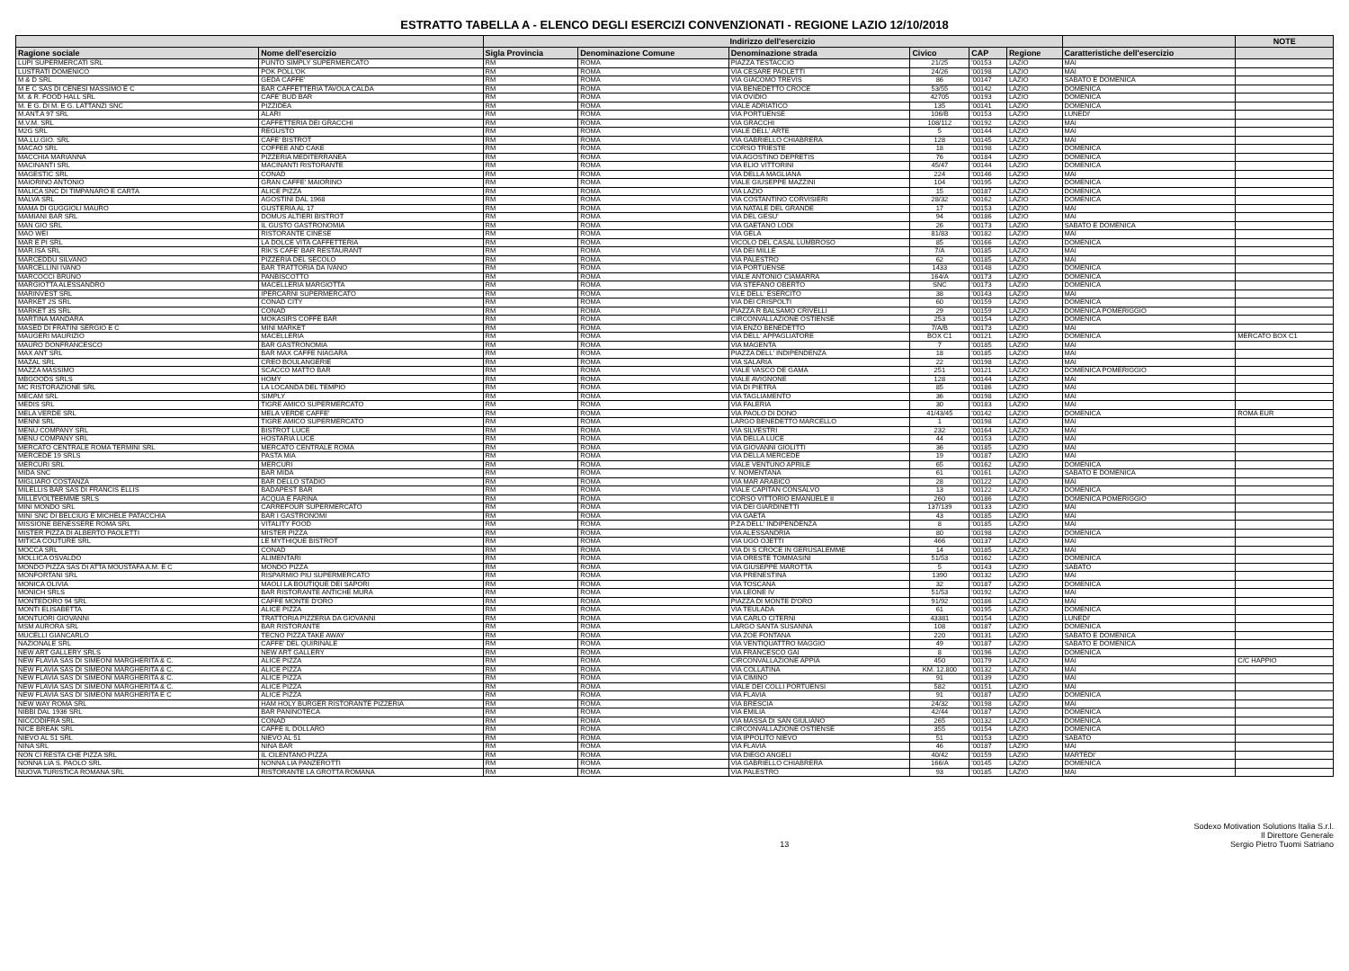ESTRATTO TABELLA A - ELENCO DEGLI ESERCIZI CONVENZIONATI - REGIONE LAZIO 12/10/2018
| | | Indirizzo dell'esercizio | | | | | | | NOTE |
| --- | --- | --- | --- | --- | --- | --- | --- | --- | --- |
| Ragione sociale | Nome dell'esercizio | Sigla Provincia | Denominazione Comune | Denominazione strada | Civico | CAP | Regione | Caratteristiche dell'esercizio | |
| LUPI SUPERMERCATI SRL | PUNTO SIMPLY SUPERMERCATO | RM | ROMA | PIAZZA TESTACCIO | 21/25 | '00153 | LAZIO | MAI | |
| LUSTRATI DOMENICO | POK POLL'OK | RM | ROMA | VIA CESARE PAOLETTI | 24/26 | '00198 | LAZIO | MAI | |
| M & D SRL | GEDA CAFFE' | RM | ROMA | VIA GIACOMO TREVIS | 86 | '00147 | LAZIO | SABATO E DOMENICA | |
| M E C SAS DI CENESI MASSIMO E C | BAR CAFFETTERIA TAVOLA CALDA | RM | ROMA | VIA BENEDETTO CROCE | 53/55 | '00142 | LAZIO | DOMENICA | |
| M. & R. FOOD HALL SRL | CAFE' BUD BAR | RM | ROMA | VIA OVIDIO | 42705 | '00193 | LAZIO | DOMENICA | |
| M. E G. DI M. E G. LATTANZI SNC | PIZZIDEA | RM | ROMA | VIALE ADRIATICO | 135 | '00141 | LAZIO | DOMENICA | |
| M.ANT.A 97 SRL | ALARI | RM | ROMA | VIA PORTUENSE | 106/B | '00153 | LAZIO | LUNEDI' | |
| M.V.M. SRL | CAFFETTERIA DEI GRACCHI | RM | ROMA | VIA GRACCHI | 108/112 | '00192 | LAZIO | MAI | |
| M2G SRL | REGUSTO | RM | ROMA | VIALE DELL' ARTE | 5 | '00144 | LAZIO | MAI | |
| MA.LU.GIO. SRL | CAFE' BISTROT | RM | ROMA | VIA GABRIELLO CHIABRERA | 128 | '00145 | LAZIO | MAI | |
| MACAO SRL | COFFEE AND CAKE | RM | ROMA | CORSO TRIESTE | 18 | '00198 | LAZIO | DOMENICA | |
| MACCHIA MARIANNA | PIZZERIA MEDITERRANEA | RM | ROMA | VIA AGOSTINO DEPRETIS | 76 | '00184 | LAZIO | DOMENICA | |
| MACINANTI SRL | MACINANTI RISTORANTE | RM | ROMA | VIA ELIO VITTORINI | 45/47 | '00144 | LAZIO | DOMENICA | |
| MAGESTIC SRL | CONAD | RM | ROMA | VIA DELLA MAGLIANA | 224 | '00146 | LAZIO | MAI | |
| MAIORINO ANTONIO | GRAN CAFFE' MAIORINO | RM | ROMA | VIALE GIUSEPPE MAZZINI | 104 | '00195 | LAZIO | DOMENICA | |
| MALICA SNC DI TIMPANARO E CARTA | ALICE PIZZA | RM | ROMA | VIA LAZIO | 15 | '00187 | LAZIO | DOMENICA | |
| MALVA SRL | AGOSTINI DAL 1968 | RM | ROMA | VIA COSTANTINO CORVISIERI | 28/32 | '00162 | LAZIO | DOMENICA | |
| MAMA DI GUGGIOLI MAURO | GUSTERIA AL 17 | RM | ROMA | VIA NATALE DEL GRANDE | 17 | '00153 | LAZIO | MAI | |
| MAMIANI BAR SRL | DOMUS ALTIERI BISTROT | RM | ROMA | VIA DEL GESU' | 94 | '00186 | LAZIO | MAI | |
| MAN GIO SRL | IL GUSTO GASTRONOMIA | RM | ROMA | VIA GAETANO LODI | 26 | '00173 | LAZIO | SABATO E DOMENICA | |
| MAO WEI | RISTORANTE CINESE | RM | ROMA | VIA GELA | 81/83 | '00182 | LAZIO | MAI | |
| MAR E PI SRL | LA DOLCE VITA CAFFETTERIA | RM | ROMA | VICOLO DEL CASAL LUMBROSO | 85 | '00166 | LAZIO | DOMENICA | |
| MAR.ISA SRL | RIK'S CAFE' BAR RESTAURANT | RM | ROMA | VIA DEI MILLE | 7/A | '00185 | LAZIO | MAI | |
| MARCEDDU SILVANO | PIZZERIA DEL SECOLO | RM | ROMA | VIA PALESTRO | 62 | '00185 | LAZIO | MAI | |
| MARCELLINI IVANO | BAR TRATTORIA DA IVANO | RM | ROMA | VIA PORTUENSE | 1433 | '00148 | LAZIO | DOMENICA | |
| MARCOCCI BRUNO | PANBISCOTTO | RM | ROMA | VIALE ANTONIO CIAMARRA | 164/A | '00173 | LAZIO | DOMENICA | |
| MARGIOTTA ALESSANDRO | MACELLERIA MARGIOTTA | RM | ROMA | VIA STEFANO OBERTO | SNC | '00173 | LAZIO | DOMENICA | |
| MARINVEST SRL | IPERCARNI SUPERMERCATO | RM | ROMA | V.LE DELL' ESERCITO | 38 | '00143 | LAZIO | MAI | |
| MARKET 2S SRL | CONAD CITY | RM | ROMA | VIA DEI CRISPOLTI | 60 | '00159 | LAZIO | DOMENICA | |
| MARKET 3S SRL | CONAD | RM | ROMA | PIAZZA R BALSAMO CRIVELLI | 29 | '00159 | LAZIO | DOMENICA POMERIGGIO | |
| MARTINA MANDARA | MOKASIRS COFFE BAR | RM | ROMA | CIRCONVALLAZIONE OSTIENSE | 253 | '00154 | LAZIO | DOMENICA | |
| MASED DI FRATINI SERGIO E C | MINI MARKET | RM | ROMA | VIA ENZO BENEDETTO | 7/A/B | '00173 | LAZIO | MAI | |
| MAUGERI MAURIZIO | MACELLERIA | RM | ROMA | VIA DELL' APPAGLIATORE | BOX C1 | '00121 | LAZIO | DOMENICA | MERCATO BOX C1 |
| MAURO DONFRANCESCO | BAR GASTRONOMIA | RM | ROMA | VIA MAGENTA | 7 | '00185 | LAZIO | MAI | |
| MAX ANT SRL | BAR MAX CAFFE NIAGARA | RM | ROMA | PIAZZA DELL' INDIPENDENZA | 18 | '00185 | LAZIO | MAI | |
| MAZAL SRL | CREO BOULANGERIE | RM | ROMA | VIA SALARIA | 22 | '00198 | LAZIO | MAI | |
| MAZZA MASSIMO | SCACCO MATTO BAR | RM | ROMA | VIALE VASCO DE GAMA | 251 | '00121 | LAZIO | DOMENICA POMERIGGIO | |
| MBGOODS SRLS | HOMY | RM | ROMA | VIALE AVIGNONE | 128 | '00144 | LAZIO | MAI | |
| MC RISTORAZIONE SRL | LA LOCANDA DEL TEMPIO | RM | ROMA | VIA DI PIETRA | 85 | '00186 | LAZIO | MAI | |
| MECAM SRL | SIMPLY | RM | ROMA | VIA TAGLIAMENTO | 36 | '00198 | LAZIO | MAI | |
| MEDIS SRL | TIGRE AMICO SUPERMERCATO | RM | ROMA | VIA FALERIA | 30 | '00183 | LAZIO | MAI | |
| MELA VERDE SRL | MELA VERDE CAFFE' | RM | ROMA | VIA PAOLO DI DONO | 41/43/45 | '00142 | LAZIO | DOMENICA | ROMA EUR |
| MENNI SRL | TIGRE AMICO SUPERMERCATO | RM | ROMA | LARGO BENEDETTO MARCELLO | 1 | '00198 | LAZIO | MAI | |
| MENU COMPANY SRL | BISTROT LUCE | RM | ROMA | VIA SILVESTRI | 232 | '00164 | LAZIO | MAI | |
| MENU COMPANY SRL | HOSTARIA LUCE | RM | ROMA | VIA DELLA LUCE | 44 | '00153 | LAZIO | MAI | |
| MERCATO CENTRALE ROMA TERMINI SRL | MERCATO CENTRALE ROMA | RM | ROMA | VIA GIOVANNI GIOLITTI | 36 | '00185 | LAZIO | MAI | |
| MERCEDE 19 SRLS | PASTA MIA | RM | ROMA | VIA DELLA MERCEDE | 19 | '00187 | LAZIO | MAI | |
| MERCURI SRL | MERCURI | RM | ROMA | VIALE VENTUNO APRILE | 65 | '00162 | LAZIO | DOMENICA | |
| MIDA SNC | BAR MIDA | RM | ROMA | V. NOMENTANA | 61 | '00161 | LAZIO | SABATO E DOMENICA | |
| MIGLIARO COSTANZA | BAR DELLO STADIO | RM | ROMA | VIA MAR ARABICO | 28 | '00122 | LAZIO | MAI | |
| MILELLIS BAR SAS DI FRANCIS ELLIS | BADAPEST BAR | RM | ROMA | VIALE CAPITAN CONSALVO | 13 | '00122 | LAZIO | DOMENICA | |
| MILLEVOLTEEMME SRLS | ACQUA E FARINA | RM | ROMA | CORSO VITTORIO EMANUELE II | 260 | '00186 | LAZIO | DOMENICA POMERIGGIO | |
| MINI MONDO SRL | CARREFOUR SUPERMERCATO | RM | ROMA | VIA DEI GIARDINETTI | 137/139 | '00133 | LAZIO | MAI | |
| MINI SNC DI BELCIUG E MICHELE PATACCHIA | BAR I GASTRONOMI | RM | ROMA | VIA GAETA | 43 | '00185 | LAZIO | MAI | |
| MISSIONE BENESSERE ROMA SRL | VITALITY FOOD | RM | ROMA | P.ZA DELL' INDIPENDENZA | 8 | '00185 | LAZIO | MAI | |
| MISTER PIZZA DI ALBERTO PAOLETTI | MISTER PIZZA | RM | ROMA | VIA ALESSANDRIA | 80 | '00198 | LAZIO | DOMENICA | |
| MITICA COUTURE SRL | LE MYTHIQUE BISTROT | RM | ROMA | VIA UGO OJETTI | 466 | '00137 | LAZIO | MAI | |
| MOCCA SRL | CONAD | RM | ROMA | VIA DI S CROCE IN GERUSALEMME | 14 | '00185 | LAZIO | MAI | |
| MOLLICA OSVALDO | ALIMENTARI | RM | ROMA | VIA ORESTE TOMMASINI | 51/53 | '00162 | LAZIO | DOMENICA | |
| MONDO PIZZA SAS DI ATTA MOUSTAFA A.M. E C | MONDO PIZZA | RM | ROMA | VIA GIUSEPPE MAROTTA | 5 | '00143 | LAZIO | SABATO | |
| MONFORTANI SRL | RISPARMIO PIU SUPERMERCATO | RM | ROMA | VIA PRENESTINA | 1390 | '00132 | LAZIO | MAI | |
| MONICA OLIVIA | MAOLI LA BOUTIQUE DEI SAPORI | RM | ROMA | VIA TOSCANA | 32 | '00187 | LAZIO | DOMENICA | |
| MONICH SRLS | BAR RISTORANTE ANTICHE MURA | RM | ROMA | VIA LEONE IV | 51/53 | '00192 | LAZIO | MAI | |
| MONTEDORO 94 SRL | CAFFE MONTE D'ORO | RM | ROMA | PIAZZA DI MONTE D'ORO | 91/92 | '00186 | LAZIO | MAI | |
| MONTI ELISABETTA | ALICE PIZZA | RM | ROMA | VIA TEULADA | 61 | '00195 | LAZIO | DOMENICA | |
| MONTUORI GIOVANNI | TRATTORIA PIZZERIA DA GIOVANNI | RM | ROMA | VIA CARLO CITERNI | 43381 | '00154 | LAZIO | LUNEDI' | |
| MSM AURORA SRL | BAR RISTORANTE | RM | ROMA | LARGO SANTA SUSANNA | 108 | '00187 | LAZIO | DOMENICA | |
| MUCELLI GIANCARLO | TECNO PIZZA TAKE AWAY | RM | ROMA | VIA ZOE FONTANA | 220 | '00131 | LAZIO | SABATO E DOMENICA | |
| NAZIONALE SRL | CAFFE' DEL QUIRINALE | RM | ROMA | VIA VENTIQUATTRO MAGGIO | 49 | '00187 | LAZIO | SABATO E DOMENICA | |
| NEW ART GALLERY SRLS | NEW ART GALLERY | RM | ROMA | VIA FRANCESCO GAI | 8 | '00196 | LAZIO | DOMENICA | |
| NEW FLAVIA SAS DI SIMEONI MARGHERITA & C. | ALICE PIZZA | RM | ROMA | CIRCONVALLAZIONE APPIA | 450 | '00179 | LAZIO | MAI | C/C HAPPIO |
| NEW FLAVIA SAS DI SIMEONI MARGHERITA & C. | ALICE PIZZA | RM | ROMA | VIA COLLATINA | KM. 12.800 | '00132 | LAZIO | MAI | |
| NEW FLAVIA SAS DI SIMEONI MARGHERITA & C. | ALICE PIZZA | RM | ROMA | VIA CIMINO | 91 | '00139 | LAZIO | MAI | |
| NEW FLAVIA SAS DI SIMEONI MARGHERITA & C. | ALICE PIZZA | RM | ROMA | VIALE DEI COLLI PORTUENSI | 582 | '00151 | LAZIO | MAI | |
| NEW FLAVIA SAS DI SIMEONI MARGHERITA E C | ALICE PIZZA | RM | ROMA | VIA FLAVIA | 91 | '00187 | LAZIO | DOMENICA | |
| NEW WAY ROMA SRL | HAM HOLY BURGER RISTORANTE PIZZERIA | RM | ROMA | VIA BRESCIA | 24/32 | '00198 | LAZIO | MAI | |
| NIBBI DAL 1936 SRL | BAR PANINOTECA | RM | ROMA | VIA EMILIA | 42/44 | '00187 | LAZIO | DOMENICA | |
| NICCODIFRA SRL | CONAD | RM | ROMA | VIA MASSA DI SAN GIULIANO | 265 | '00132 | LAZIO | DOMENICA | |
| NICE BREAK SRL | CAFFE IL DOLLARO | RM | ROMA | CIRCONVALLAZIONE OSTIENSE | 355 | '00154 | LAZIO | DOMENICA | |
| NIEVO AL 51 SRL | NIEVO AL 51 | RM | ROMA | VIA IPPOLITO NIEVO | 51 | '00153 | LAZIO | SABATO | |
| NINA SRL | NINA BAR | RM | ROMA | VIA FLAVIA | 46 | '00187 | LAZIO | MAI | |
| NON CI RESTA CHE PIZZA SRL | IL CILENTANO PIZZA | RM | ROMA | VIA DIEGO ANGELI | 40/42 | '00159 | LAZIO | MARTEDI' | |
| NONNA LIA S. PAOLO SRL | NONNA LIA PANZEROTTI | RM | ROMA | VIA GABRIELLO CHIABRERA | 166/A | '00145 | LAZIO | DOMENICA | |
| NUOVA TURISTICA ROMANA SRL | RISTORANTE LA GROTTA ROMANA | RM | ROMA | VIA PALESTRO | 93 | '00185 | LAZIO | MAI | |
13 Sodexo Motivation Solutions Italia S.r.l.
Il Direttore Generale
Sergio Pietro Tuomi Satriano